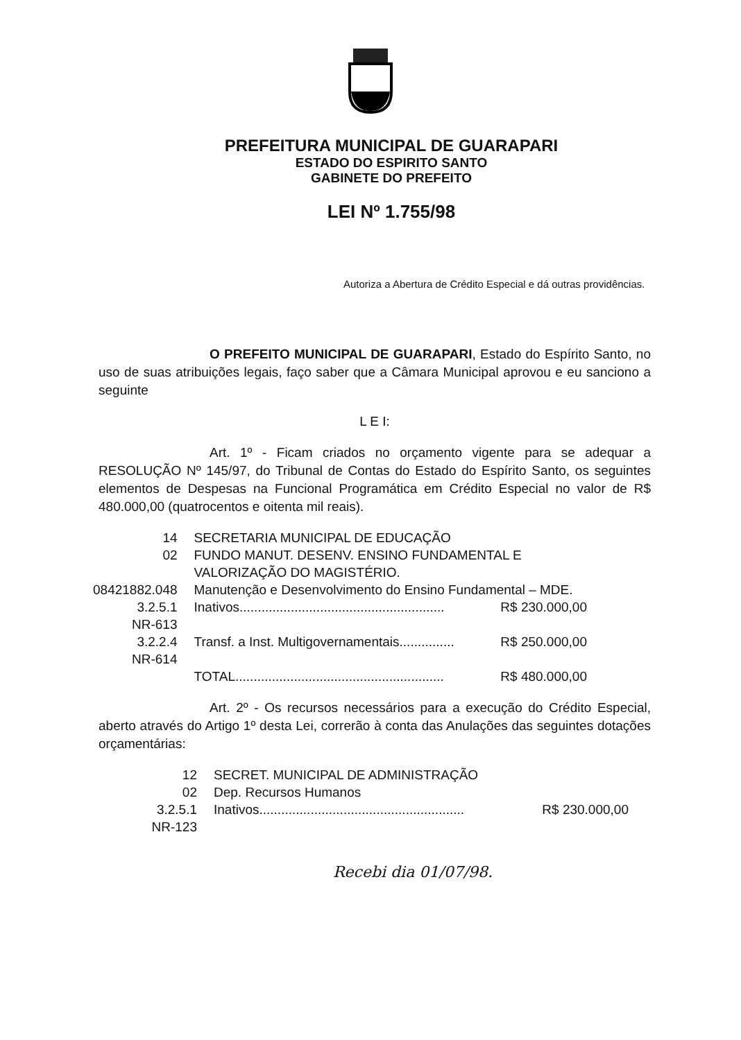PREFEITURA MUNICIPAL DE GUARAPARI
ESTADO DO ESPIRITO SANTO
GABINETE DO PREFEITO
LEI Nº 1.755/98
Autoriza a Abertura de Crédito Especial e dá outras providências.
O PREFEITO MUNICIPAL DE GUARAPARI, Estado do Espírito Santo, no uso de suas atribuições legais, faço saber que a Câmara Municipal aprovou e eu sanciono a seguinte
L E I:
Art. 1º - Ficam criados no orçamento vigente para se adequar a RESOLUÇÃO Nº 145/97, do Tribunal de Contas do Estado do Espírito Santo, os seguintes elementos de Despesas na Funcional Programática em Crédito Especial no valor de R$ 480.000,00 (quatrocentos e oitenta mil reais).
| 14 | SECRETARIA MUNICIPAL DE EDUCAÇÃO | |
| 02 | FUNDO MANUT. DESENV. ENSINO FUNDAMENTAL E VALORIZAÇÃO DO MAGISTÉRIO. | |
| 08421882.048 | Manutenção e Desenvolvimento do Ensino Fundamental – MDE. | |
| 3.2.5.1 NR-613 | Inativos........................................................ | R$ 230.000,00 |
| 3.2.2.4 NR-614 | Transf. a Inst. Multigovernamentais............... | R$ 250.000,00 |
| | TOTAL......................................................... | R$ 480.000,00 |
Art. 2º - Os recursos necessários para a execução do Crédito Especial, aberto através do Artigo 1º desta Lei, correrão à conta das Anulações das seguintes dotações orçamentárias:
| 12 | SECRET. MUNICIPAL DE ADMINISTRAÇÃO | |
| 02 | Dep. Recursos Humanos | |
| 3.2.5.1 NR-123 | Inativos........................................................ | R$ 230.000,00 |
Recebi dia 01/07/98.